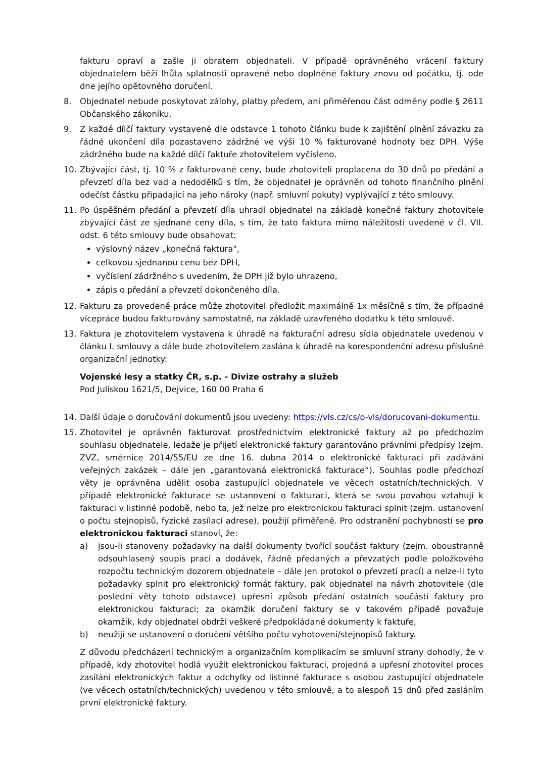fakturu opraví a zašle ji obratem objednateli. V případě oprávněného vrácení faktury objednatelem běží lhůta splatnosti opravené nebo doplněné faktury znovu od počátku, tj. ode dne jejího opětovného doručení.
8. Objednatel nebude poskytovat zálohy, platby předem, ani přiměřenou část odměny podle § 2611 Občanského zákoníku.
9. Z každé dílčí faktury vystavené dle odstavce 1 tohoto článku bude k zajištění plnění závazku za řádné ukončení díla pozastaveno zádržné ve výši 10 % fakturované hodnoty bez DPH. Výše zádržného bude na každé dílčí faktuře zhotovitelem vyčísleno.
10. Zbývající část, tj. 10 % z fakturované ceny, bude zhotoviteli proplacena do 30 dnů po předání a převzetí díla bez vad a nedodělků s tím, že objednatel je oprávněn od tohoto finančního plnění odečíst částku připadající na jeho nároky (např. smluvní pokuty) vyplývající z této smlouvy.
11. Po úspěšném předání a převzetí díla uhradí objednatel na základě konečné faktury zhotovitele zbývající část ze sjednané ceny díla, s tím, že tato faktura mimo náležitosti uvedené v čl. VII. odst. 6 této smlouvy bude obsahovat:
výslovný název „konečná faktura",
celkovou sjednanou cenu bez DPH,
vyčíslení zádržného s uvedením, že DPH již bylo uhrazeno,
zápis o předání a převzetí dokončeného díla.
12. Fakturu za provedené práce může zhotovitel předložit maximálně 1x měsíčně s tím, že případné vícepráce budou fakturovány samostatně, na základě uzavřeného dodatku k této smlouvě.
13. Faktura je zhotovitelem vystavena k úhradě na fakturační adresu sídla objednatele uvedenou v článku I. smlouvy a dále bude zhotovitelem zaslána k úhradě na korespondenční adresu příslušné organizační jednotky:
Vojenské lesy a statky ČR, s.p. - Divize ostrahy a služeb
Pod Juliskou 1621/5, Dejvice, 160 00 Praha 6
14. Další údaje o doručování dokumentů jsou uvedeny: https://vls.cz/cs/o-vls/dorucovani-dokumentu.
15. Zhotovitel je oprávněn fakturovat prostřednictvím elektronické faktury až po předchozím souhlasu objednatele, ledaže je přijetí elektronické faktury garantováno právními předpisy (zejm. ZVZ, směrnice 2014/55/EU ze dne 16. dubna 2014 o elektronické fakturaci při zadávání veřejných zakázek – dále jen „garantovaná elektronická fakturace“). Souhlas podle předchozí věty je oprávněna udělit osoba zastupující objednatele ve věcech ostatních/technických. V případě elektronické fakturace se ustanovení o fakturaci, která se svou povahou vztahují k fakturaci v listinné podobě, nebo ta, jež nelze pro elektronickou fakturaci splnit (zejm. ustanovení o počtu stejnopisů, fyzické zasílací adrese), použijí přiměřeně. Pro odstranění pochybností se pro elektronickou fakturaci stanoví, že:
a) jsou-li stanoveny požadavky na další dokumenty tvořící součást faktury (zejm. oboustranně odsouhlasený soupis prací a dodávek, řádně předaných a převzatých podle položkového rozpočtu technickým dozorem objednatele – dále jen protokol o převzetí prací) a nelze-li tyto požadavky splnit pro elektronický formát faktury, pak objednatel na návrh zhotovitele (dle poslední věty tohoto odstavce) upřesní způsob předání ostatních součástí faktury pro elektronickou fakturaci; za okamžik doručení faktury se v takovém případě považuje okamžik, kdy objednatel obdrží veškeré předpokládané dokumenty k faktuře,
b) neužijí se ustanovení o doručení většího počtu vyhotovení/stejnopisů faktury.
Z důvodu předcházení technickým a organizačním komplikacím se smluvní strany dohodly, že v případě, kdy zhotovitel hodlá využít elektronickou fakturaci, projedná a upřesní zhotovitel proces zasílání elektronických faktur a odchylky od listinné fakturace s osobou zastupující objednatele (ve věcech ostatních/technických) uvedenou v této smlouvě, a to alespoň 15 dnů před zasláním první elektronické faktury.